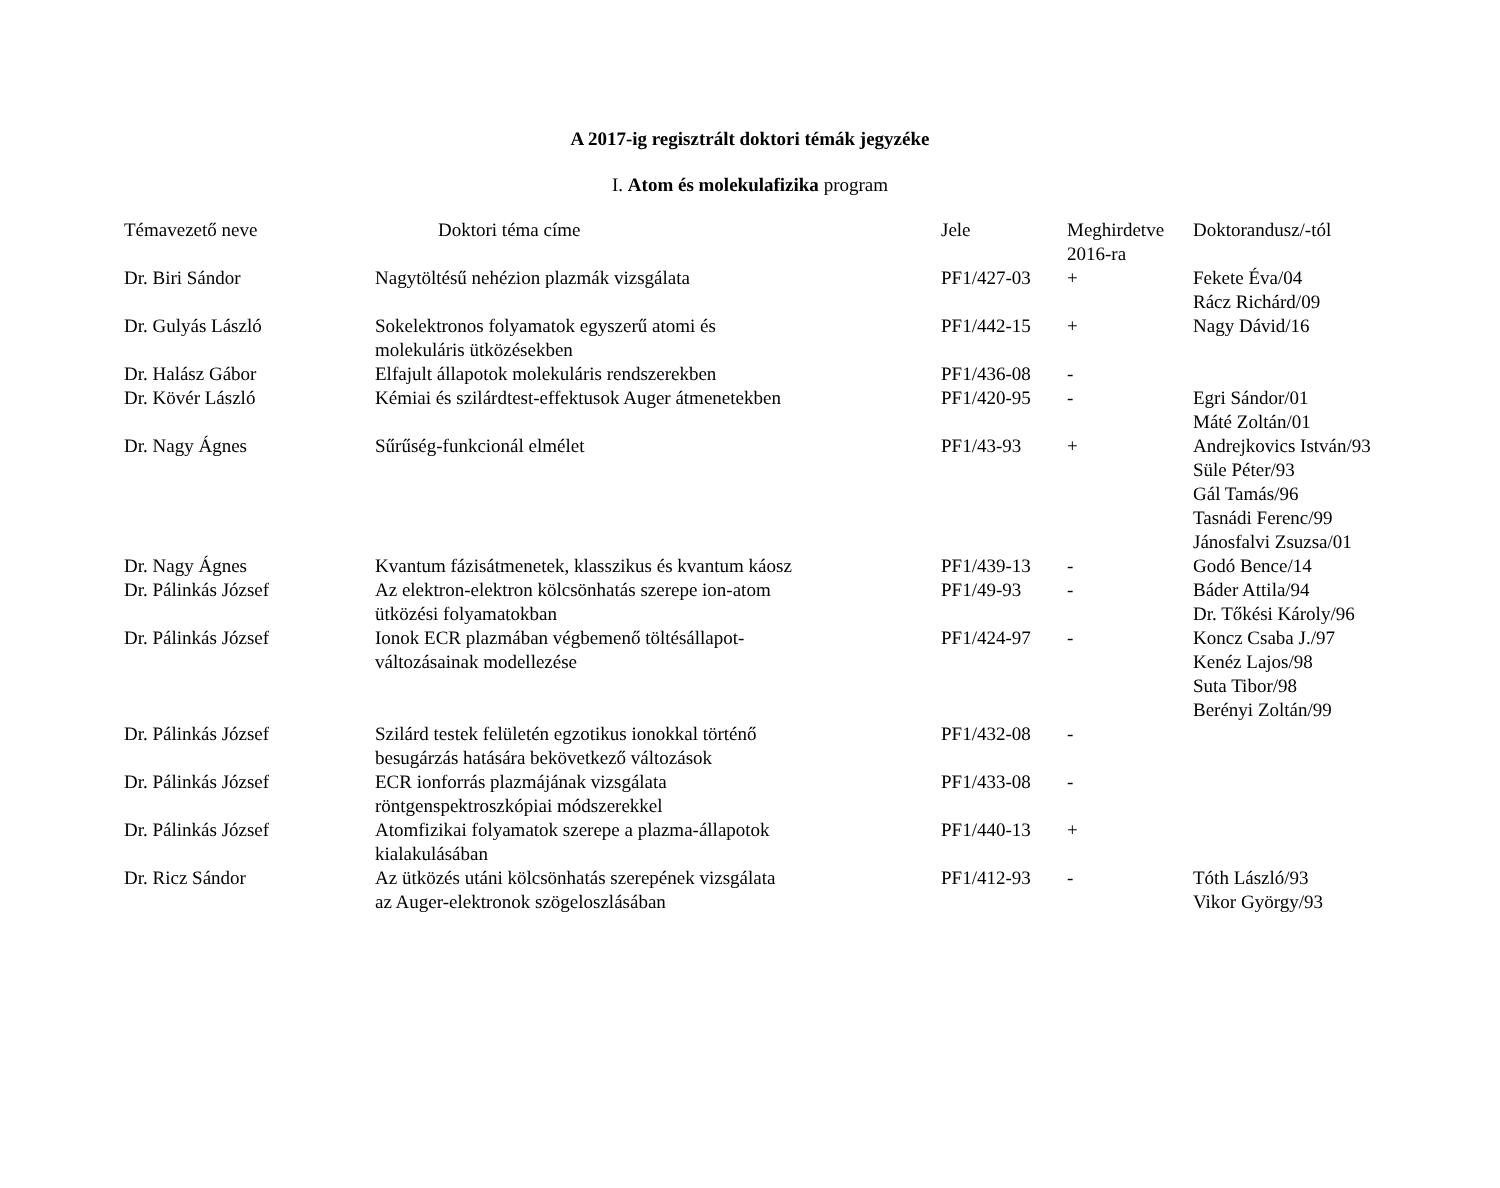A 2017-ig regisztrált doktori témák jegyzéke
I. Atom és molekulafizika program
| Témavezető neve | Doktori téma címe | Jele | Meghirdetve 2016-ra | Doktorandusz/-tól |
| --- | --- | --- | --- | --- |
| Dr. Biri Sándor | Nagytöltésű nehézion plazmák vizsgálata | PF1/427-03 | + | Fekete Éva/04 Rácz Richárd/09 |
| Dr. Gulyás László | Sokelektronos folyamatok egyszerű atomi és molekuláris ütközésekben | PF1/442-15 | + | Nagy Dávid/16 |
| Dr. Halász Gábor | Elfajult állapotok molekuláris rendszerekben | PF1/436-08 | - | |
| Dr. Kövér László | Kémiai és szilárdtest-effektusok Auger átmenetekben | PF1/420-95 | - | Egri Sándor/01 Máté Zoltán/01 |
| Dr. Nagy Ágnes | Sűrűség-funkcionál elmélet | PF1/43-93 | + | Andrejkovics István/93 Süle Péter/93 Gál Tamás/96 Tasnádi Ferenc/99 Jánosfalvi Zsuzsa/01 |
| Dr. Nagy Ágnes | Kvantum fázisátmenetek, klasszikus és kvantum káosz | PF1/439-13 | - | Godó Bence/14 |
| Dr. Pálinkás József | Az elektron-elektron kölcsönhatás szerepe ion-atom ütközési folyamatokban | PF1/49-93 | - | Báder Attila/94 Dr. Tőkési Károly/96 |
| Dr. Pálinkás József | Ionok ECR plazmában végbemenő töltésállapot- változásainak modellezése | PF1/424-97 | - | Koncz Csaba J./97 Kenéz Lajos/98 Suta Tibor/98 Berényi Zoltán/99 |
| Dr. Pálinkás József | Szilárd testek felületén egzotikus ionokkal történő besugárzás hatására bekövetkező változások | PF1/432-08 | - | |
| Dr. Pálinkás József | ECR ionforrás plazmájának vizsgálata röntgenspektroszkópiai módszerekkel | PF1/433-08 | - | |
| Dr. Pálinkás József | Atomfizikai folyamatok szerepe a plazma-állapotok kialakulásában | PF1/440-13 | + | |
| Dr. Ricz Sándor | Az ütközés utáni kölcsönhatás szerepének vizsgálata az Auger-elektronok szögeloszlásában | PF1/412-93 | - | Tóth László/93 Vikor György/93 |